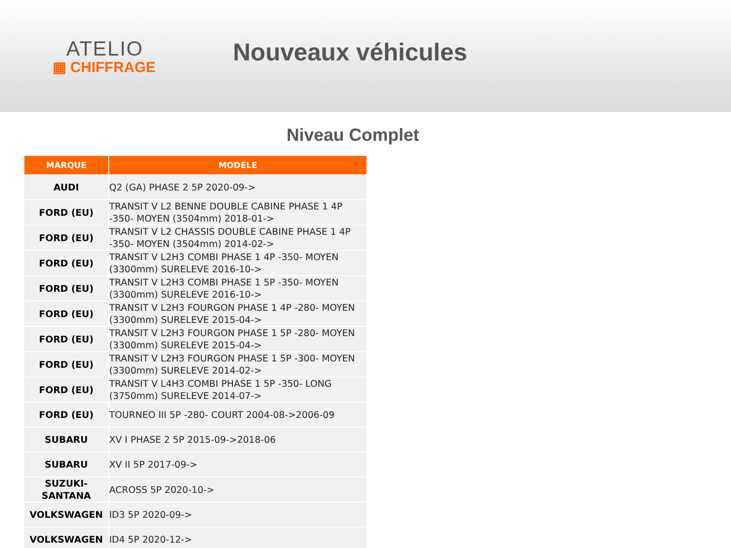ATELIO
▦ CHIFFRAGE
Nouveaux véhicules
Niveau Complet
| MARQUE | MODELE |
| --- | --- |
| AUDI | Q2 (GA) PHASE 2 5P 2020-09-> |
| FORD (EU) | TRANSIT V L2 BENNE DOUBLE CABINE PHASE 1 4P -350- MOYEN (3504mm) 2018-01-> |
| FORD (EU) | TRANSIT V L2 CHASSIS DOUBLE CABINE PHASE 1 4P -350- MOYEN (3504mm) 2014-02-> |
| FORD (EU) | TRANSIT V L2H3 COMBI PHASE 1 4P -350- MOYEN (3300mm) SURELEVE 2016-10-> |
| FORD (EU) | TRANSIT V L2H3 COMBI PHASE 1 5P -350- MOYEN (3300mm) SURELEVE 2016-10-> |
| FORD (EU) | TRANSIT V L2H3 FOURGON PHASE 1 4P -280- MOYEN (3300mm) SURELEVE 2015-04-> |
| FORD (EU) | TRANSIT V L2H3 FOURGON PHASE 1 5P -280- MOYEN (3300mm) SURELEVE 2015-04-> |
| FORD (EU) | TRANSIT V L2H3 FOURGON PHASE 1 5P -300- MOYEN (3300mm) SURELEVE 2014-02-> |
| FORD (EU) | TRANSIT V L4H3 COMBI PHASE 1 5P -350- LONG (3750mm) SURELEVE 2014-07-> |
| FORD (EU) | TOURNEO III 5P -280- COURT 2004-08->2006-09 |
| SUBARU | XV I PHASE 2 5P 2015-09->2018-06 |
| SUBARU | XV II 5P 2017-09-> |
| SUZUKI-SANTANA | ACROSS 5P 2020-10-> |
| VOLKSWAGEN | ID3 5P 2020-09-> |
| VOLKSWAGEN | ID4 5P 2020-12-> |